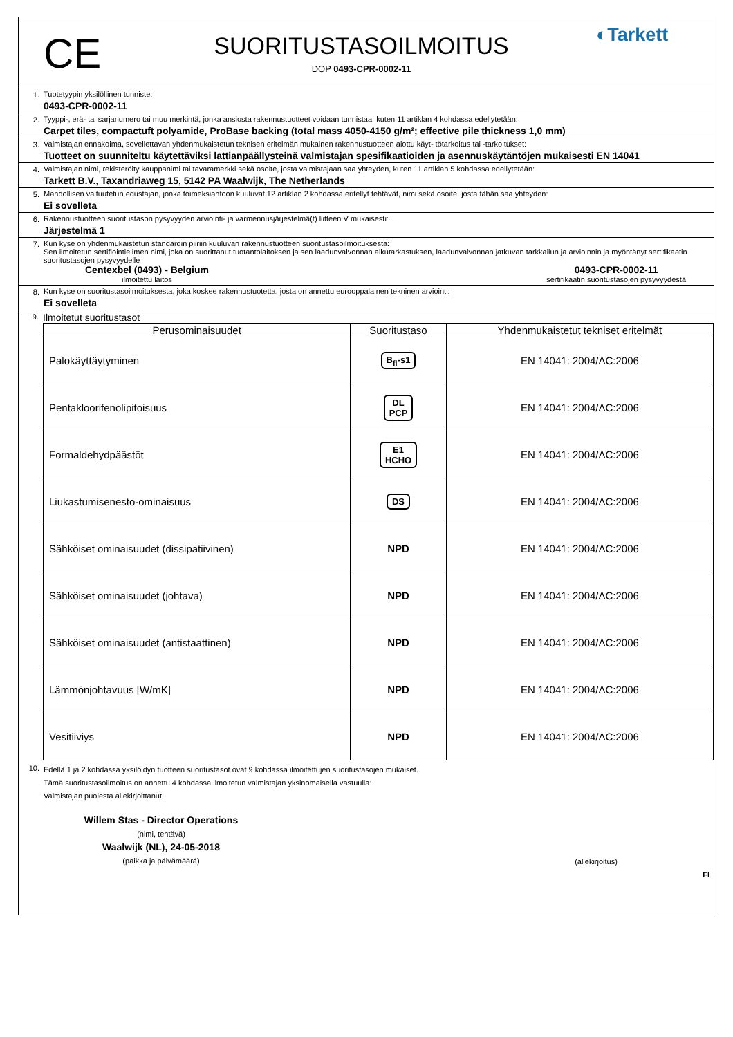CE
SUORITUSTASOILMOITUS
DOP 0493-CPR-0002-11
◐Tarkett
1. Tuotetyypin yksilöllinen tunniste:
0493-CPR-0002-11
2. Tyyppi-, erä- tai sarjanumero tai muu merkintä, jonka ansiosta rakennustuotteet voidaan tunnistaa, kuten 11 artiklan 4 kohdassa edellytetään:
Carpet tiles, compactuft polyamide, ProBase backing (total mass 4050-4150 g/m²; effective pile thickness 1,0 mm)
3. Valmistajan ennakoima, sovellettavan yhdenmukaistetun teknisen eritelmän mukainen rakennustuotteen aiottu käyt- tötarkoitus tai -tarkoitukset:
Tuotteet on suunniteltu käytettäviksi lattianpäällysteinä valmistajan spesifikaatioiden ja asennuskäytäntöjen mukaisesti EN 14041
4. Valmistajan nimi, rekisteröity kauppanimi tai tavaramerkki sekä osoite, josta valmistajaan saa yhteyden, kuten 11 artiklan 5 kohdassa edellytetään:
Tarkett B.V., Taxandriaweg 15, 5142 PA Waalwijk, The Netherlands
5. Mahdollisen valtuutetun edustajan, jonka toimeksiantoon kuuluvat 12 artiklan 2 kohdassa eritellyt tehtävät, nimi sekä osoite, josta tähän saa yhteyden:
Ei sovelleta
6. Rakennustuotteen suoritustason pysyvyyden arviointi- ja varmennusjärjestelmä(t) liitteen V mukaisesti:
Järjestelmä 1
7. Kun kyse on yhdenmukaistetun standardin piiriin kuuluvan rakennustuotteen suoritustasoilmoituksesta:
Sen ilmoitetun sertifiointielimen nimi, joka on suorittanut tuotantolaitoksen ja sen laadunvalvonnan alkutarkastuksen, laadunvalvonnan jatkuvan tarkkailun ja arvioinnin ja myöntänyt sertifikaatin suoritustasojen pysyvyydelle
Centexbel (0493) - Belgium
ilmoitettu laitos
0493-CPR-0002-11
sertifikaatin suoritustasojen pysyvyydestä
8. Kun kyse on suoritustasoilmoituksesta, joka koskee rakennustuotetta, josta on annettu eurooppalainen tekninen arviointi:
Ei sovelleta
9.
Ilmoitetut suoritustasot
| Perusominaisuudet | Suoritustaso | Yhdenmukaistetut tekniset eritelmät |
| --- | --- | --- |
| Palokäyttäytyminen | B<sub>fl</sub>-s1 | EN 14041: 2004/AC:2006 |
| Pentakloorifenolipitoisuus | DL PCP | EN 14041: 2004/AC:2006 |
| Formaldehydpäästöt | E1 HCHO | EN 14041: 2004/AC:2006 |
| Liukastumisenesto-ominaisuus | DS | EN 14041: 2004/AC:2006 |
| Sähköiset ominaisuudet (dissipatiivinen) | NPD | EN 14041: 2004/AC:2006 |
| Sähköiset ominaisuudet (johtava) | NPD | EN 14041: 2004/AC:2006 |
| Sähköiset ominaisuudet (antistaattinen) | NPD | EN 14041: 2004/AC:2006 |
| Lämmönjohtavuus [W/mK] | NPD | EN 14041: 2004/AC:2006 |
| Vesitiiviys | NPD | EN 14041: 2004/AC:2006 |
10.
Edellä 1 ja 2 kohdassa yksilöidyn tuotteen suoritustasot ovat 9 kohdassa ilmoitettujen suoritustasojen mukaiset.
Tämä suoritustasoilmoitus on annettu 4 kohdassa ilmoitetun valmistajan yksinomaisella vastuulla:
Valmistajan puolesta allekirjoittanut:
Willem Stas - Director Operations
(nimi, tehtävä)
Waalwijk (NL), 24-05-2018
(paikka ja päivämäärä)
(allekirjoitus)
FI